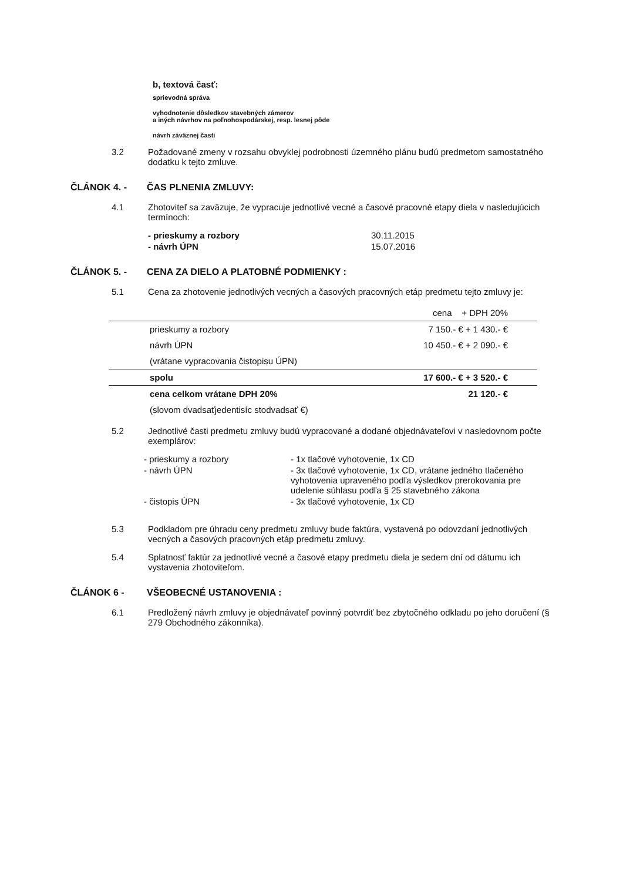b, textová časť:
sprievodná správa
vyhodnotenie dôsledkov stavebných zámerov
a iných návrhov na poľnohospodárskej, resp. lesnej pôde
návrh záväznej časti
3.2 Požadované zmeny v rozsahu obvyklej podrobnosti územného plánu budú predmetom samostatného dodatku k tejto zmluve.
ČLÁNOK 4. - ČAS PLNENIA ZMLUVY:
4.1 Zhotoviteľ sa zaväzuje, že vypracuje jednotlivé vecné a časové pracovné etapy diela v nasledujúcich termínoch:
- prieskumy a rozbory 30.11.2015 - návrh ÚPN 15.07.2016
ČLÁNOK 5. - CENA ZA DIELO A PLATOBNÉ PODMIENKY :
5.1 Cena za zhotovenie jednotlivých vecných a časových pracovných etáp predmetu tejto zmluvy je:
| | cena + DPH 20% |
| prieskumy a rozbory | 7 150.- € + 1 430.- € |
| návrh ÚPN | 10 450.- € + 2 090.- € |
| (vrátane vypracovania čistopisu ÚPN) | |
| spolu | 17 600.- € + 3 520.- € |
| cena celkom vrátane DPH 20% | 21 120.- € |
| (slovom dvadsaťjedentisíc stodvadsať €) | |
5.2 Jednotlivé časti predmetu zmluvy budú vypracované a dodané objednávateľovi v nasledovnom počte exemplárov:
- prieskumy a rozbory - 1x tlačové vyhotovenie, 1x CD - návrh ÚPN - 3x tlačové vyhotovenie, 1x CD, vrátane jedného tlačeného vyhotovenia upraveného podľa výsledkov prerokovania pre udelenie súhlasu podľa § 25 stavebného zákona - čistopis ÚPN - 3x tlačové vyhotovenie, 1x CD
5.3 Podkladom pre úhradu ceny predmetu zmluvy bude faktúra, vystavená po odovzdaní jednotlivých vecných a časových pracovných etáp predmetu zmluvy.
5.4 Splatnosť faktúr za jednotlivé vecné a časové etapy predmetu diela je sedem dní od dátumu ich vystavenia zhotoviteľom.
ČLÁNOK 6 - VŠEOBECNÉ USTANOVENIA :
6.1 Predložený návrh zmluvy je objednávateľ povinný potvrdiť bez zbytočného odkladu po jeho doručení (§ 279 Obchodného zákonníka).